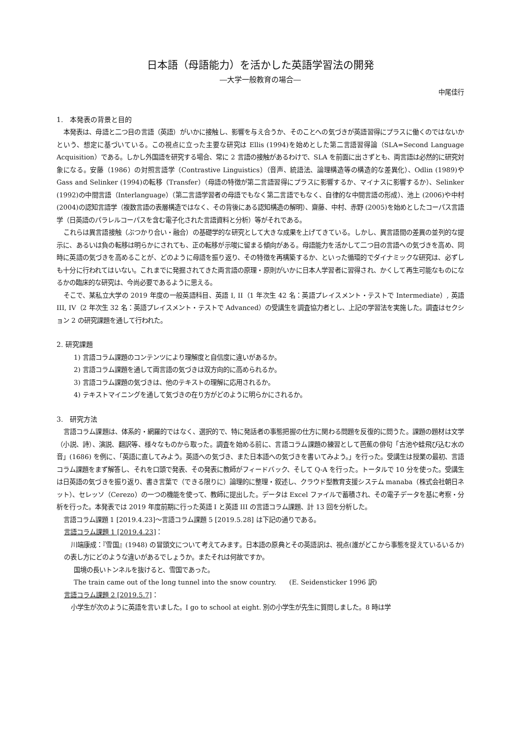日本語（母語能力）を活かした英語学習法の開発
―大学一般教育の場合―
中尾佳行
1.　本発表の背景と目的
本発表は、母語と二つ目の言語（英語）がいかに接触し、影響を与え合うか、そのことへの気づきが英語習得にプラスに働くのではないかという、想定に基づいている。この視点に立った主要な研究は Ellis (1994)を始めとした第二言語習得論（SLA=Second Language Acquisition）である。しかし外国語を研究する場合、常に 2 言語の接触があるわけで、SLA を前面に出さずとも、両言語は必然的に研究対象になる。安藤（1986）の対照言語学（Contrastive Linguistics）（音声、統語法、論理構造等の構造的な差異化）、Odlin (1989)や Gass and Selinker (1994)の転移（Transfer）（母語の特徴が第二言語習得にプラスに影響するか、マイナスに影響するか）、Selinker (1992)の中間言語（Interlanguage）（第二言語学習者の母語でもなく第二言語でもなく、自律的な中間言語の形成）、池上 (2006)や中村 (2004)の認知言語学（複数言語の表層構造ではなく、その背後にある認知構造の解明）、齋藤、中村、赤野 (2005)を始めとしたコーパス言語学（日英語のパラレルコーパスを含む電子化された言語資料と分析）等がそれである。
これらは異言語接触（ぶつかり合い・融合）の基礎学的な研究として大きな成果を上げてきている。しかし、異言語間の差異の並列的な提示に、あるいは負の転移は明らかにされても、正の転移が示唆に留まる傾向がある。母語能力を活かして二つ目の言語への気づきを高め、同時に英語の気づきを高めることが、どのように母語を振り返り、その特徴を再構築するか、といった循環的でダイナミックな研究は、必ずしも十分に行われてはいない。これまでに発掘されてきた両言語の原理・原則がいかに日本人学習者に習得され、かくして再生可能なものになるかの臨床的な研究は、今尚必要であるように思える。
そこで、某私立大学の 2019 年度の一般英語科目、英語 I, II（1 年次生 42 名：英語プレイスメント・テストで Intermediate）, 英語 III, IV（2 年次生 32 名：英語プレイスメント・テストで Advanced）の受講生を調査協力者とし、上記の学習法を実施した。調査はセクション 2 の研究課題を通して行われた。
2. 研究課題
1) 言語コラム課題のコンテンツにより理解度と自信度に違いがあるか。
2) 言語コラム課題を通して両言語の気づきは双方向的に高められるか。
3) 言語コラム課題の気づきは、他のテキストの理解に応用されるか。
4) テキストマイニングを通して気づきの在り方がどのように明らかにされるか。
3.　研究方法
言語コラム課題は、体系的・網羅的ではなく、選択的で、特に発話者の事態把握の仕方に関わる問題を反復的に問うた。課題の題材は文学（小説、詩）、演説、翻訳等、様々なものから取った。調査を始める前に、言語コラム課題の練習として芭蕉の俳句「古池や蛙飛び込む水の音」(1686) を例に、「英語に直してみよう。英語への気づき、また日本語への気づきを書いてみよう。」を行った。受講生は授業の最初、言語コラム課題をまず解答し、それを口頭で発表、その発表に教師がフィードバック、そして Q-A を行った。トータルで 10 分を使った。受講生は日英語の気づきを振り返り、書き言葉で（できる限りに）論理的に整理・叙述し、クラウド型教育支援システム manaba（株式会社朝日ネット）、セレッソ（Cerezo）の一つの機能を使って、教師に提出した。データは Excel ファイルで蓄積され、その電子データを基に考察・分析を行った。本発表では 2019 年度前期に行った英語 I と英語 III の言語コラム課題、計 13 回を分析した。
言語コラム課題 1 [2019.4.23]～言語コラム課題 5 [2019.5.28] は下記の通りである。
言語コラム課題 1 [2019.4.23]：
川端康成：『雪国』(1948) の冒頭文について考えてみます。日本語の原典とその英語訳は、視点(誰がどこから事態を捉えているいるか)の表し方にどのような違いがあるでしょうか。またそれは何故ですか。
国境の長いトンネルを抜けると、雪国であった。
The train came out of the long tunnel into the snow country.　　(E. Seidensticker 1996 訳)
言語コラム課題 2 [2019.5.7]：
小学生が次のように英語を言いました。I go to school at eight. 別の小学生が先生に質問しました。8 時は学